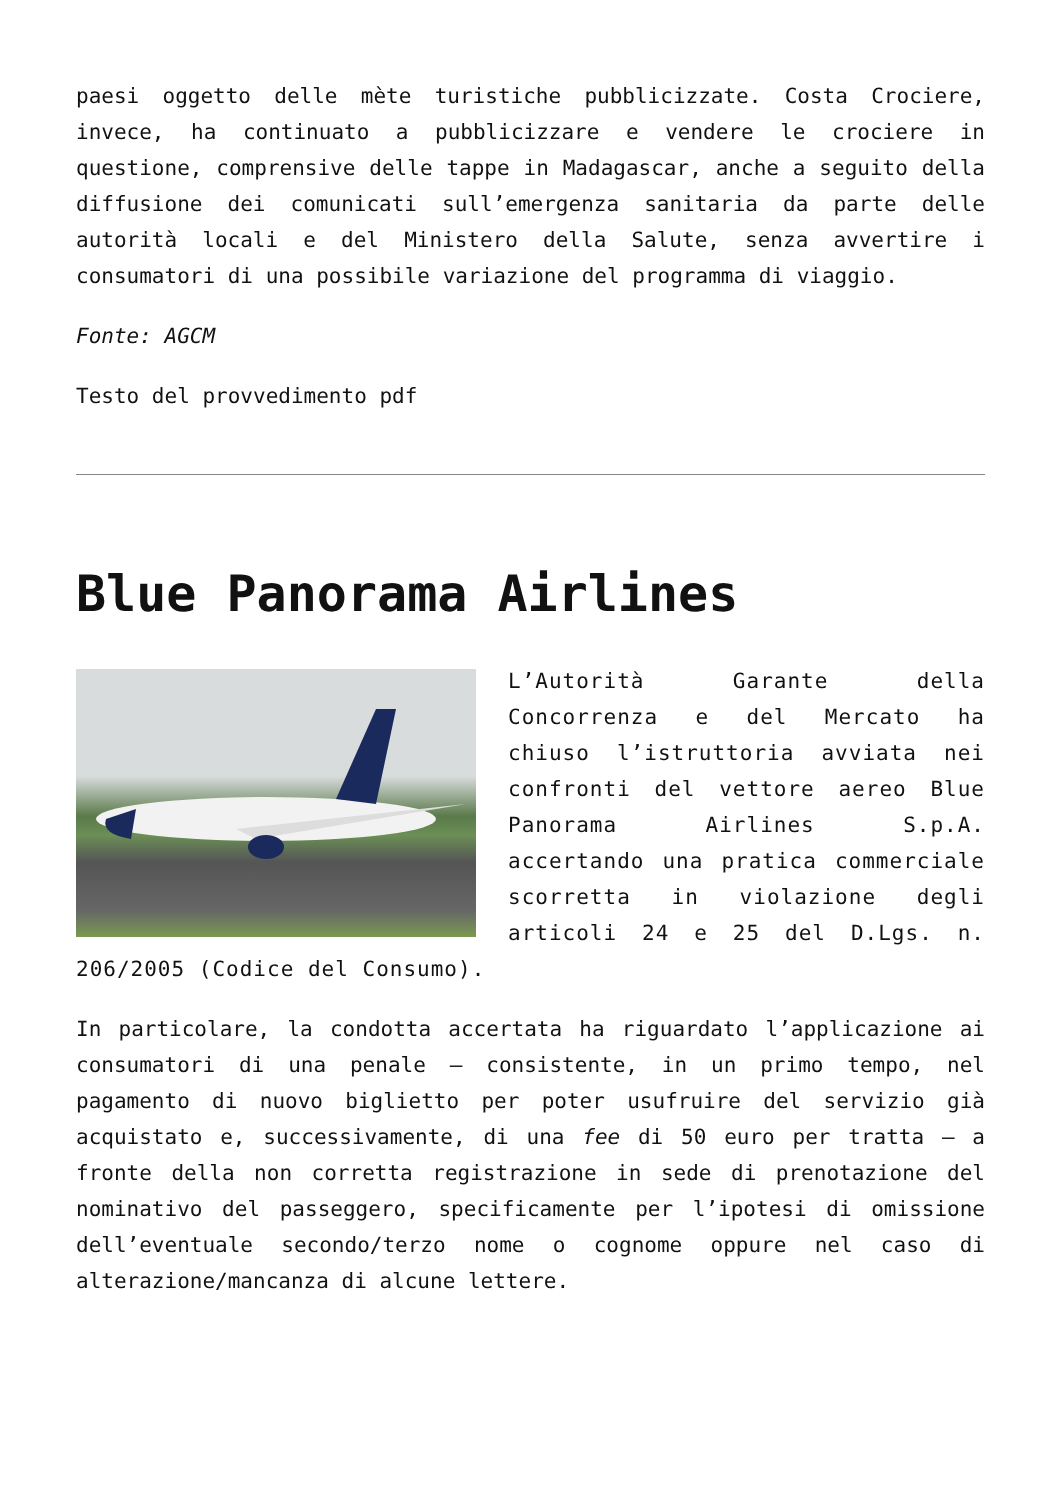paesi oggetto delle mète turistiche pubblicizzate. Costa Crociere, invece, ha continuato a pubblicizzare e vendere le crociere in questione, comprensive delle tappe in Madagascar, anche a seguito della diffusione dei comunicati sull’emergenza sanitaria da parte delle autorità locali e del Ministero della Salute, senza avvertire i consumatori di una possibile variazione del programma di viaggio.
Fonte: AGCM
Testo del provvedimento pdf
Blue Panorama Airlines
L’Autorità Garante della Concorrenza e del Mercato ha chiuso l’istruttoria avviata nei confronti del vettore aereo Blue Panorama Airlines S.p.A. accertando una pratica commerciale scorretta in violazione degli articoli 24 e 25 del D.Lgs. n. 206/2005 (Codice del Consumo).
In particolare, la condotta accertata ha riguardato l’applicazione ai consumatori di una penale – consistente, in un primo tempo, nel pagamento di nuovo biglietto per poter usufruire del servizio già acquistato e, successivamente, di una fee di 50 euro per tratta – a fronte della non corretta registrazione in sede di prenotazione del nominativo del passeggero, specificamente per l’ipotesi di omissione dell’eventuale secondo/terzo nome o cognome oppure nel caso di alterazione/mancanza di alcune lettere.